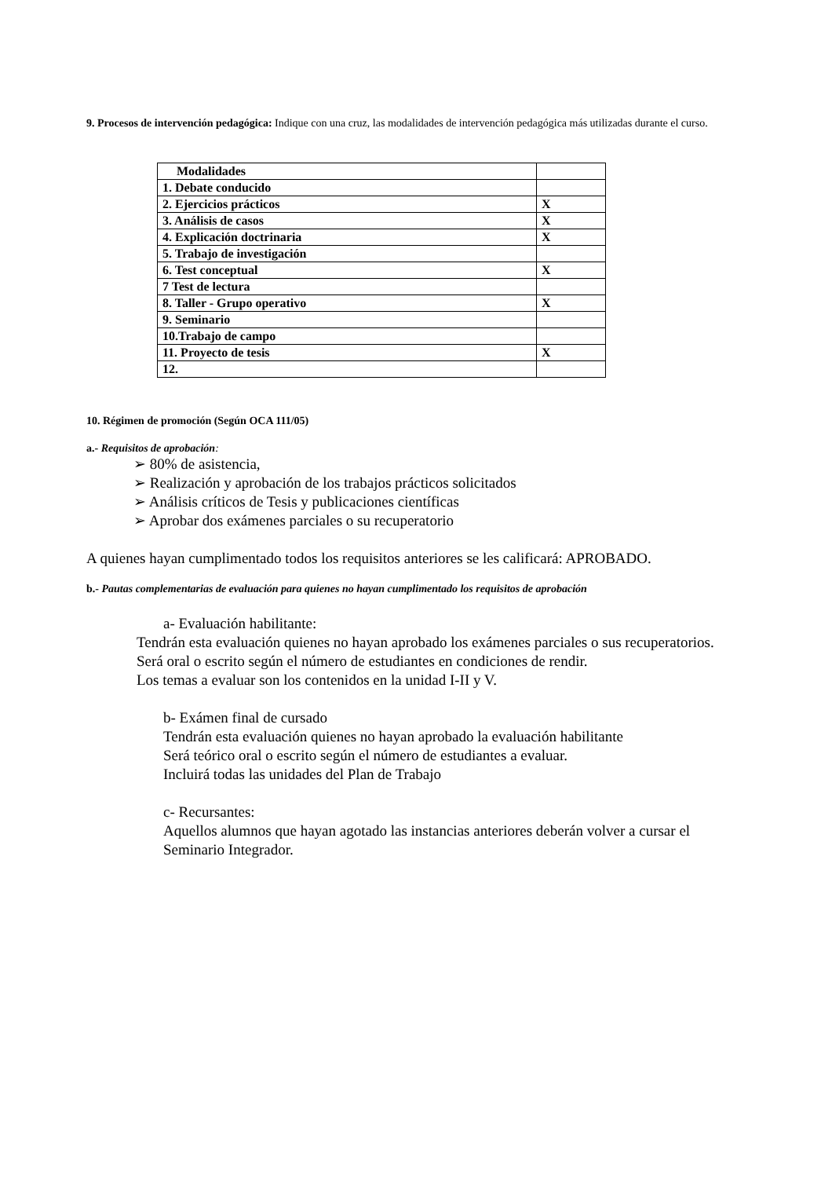9. Procesos de intervención pedagógica: Indique con una cruz, las modalidades de intervención pedagógica más utilizadas durante el curso.
| Modalidades | |
| 1. Debate conducido | |
| 2. Ejercicios prácticos | X |
| 3. Análisis de casos | X |
| 4. Explicación doctrinaria | X |
| 5. Trabajo de investigación | |
| 6. Test conceptual | X |
| 7 Test de lectura | |
| 8. Taller - Grupo operativo | X |
| 9. Seminario | |
| 10.Trabajo de campo | |
| 11. Proyecto de tesis | X |
| 12. | |
10. Régimen de promoción (Según OCA 111/05)
a.- Requisitos de aprobación:
➢ 80% de asistencia,
➢ Realización y aprobación de los trabajos prácticos solicitados
➢ Análisis críticos de Tesis y publicaciones científicas
➢ Aprobar dos exámenes parciales o su recuperatorio
A quienes hayan cumplimentado todos los requisitos anteriores se les calificará: APROBADO.
b.- Pautas complementarias de evaluación para quienes no hayan cumplimentado los requisitos de aprobación
a- Evaluación habilitante:
Tendrán esta evaluación quienes no hayan aprobado los exámenes parciales o sus recuperatorios.
Será oral o escrito según el número de estudiantes en condiciones de rendir.
Los temas a evaluar son los contenidos en la unidad I-II y V.
b- Exámen final de cursado
Tendrán esta evaluación quienes no hayan aprobado la evaluación habilitante
Será teórico oral o escrito según el número de estudiantes a evaluar.
Incluirá todas las unidades del Plan de Trabajo
c- Recursantes:
Aquellos alumnos que hayan agotado las instancias anteriores deberán volver a cursar el Seminario Integrador.